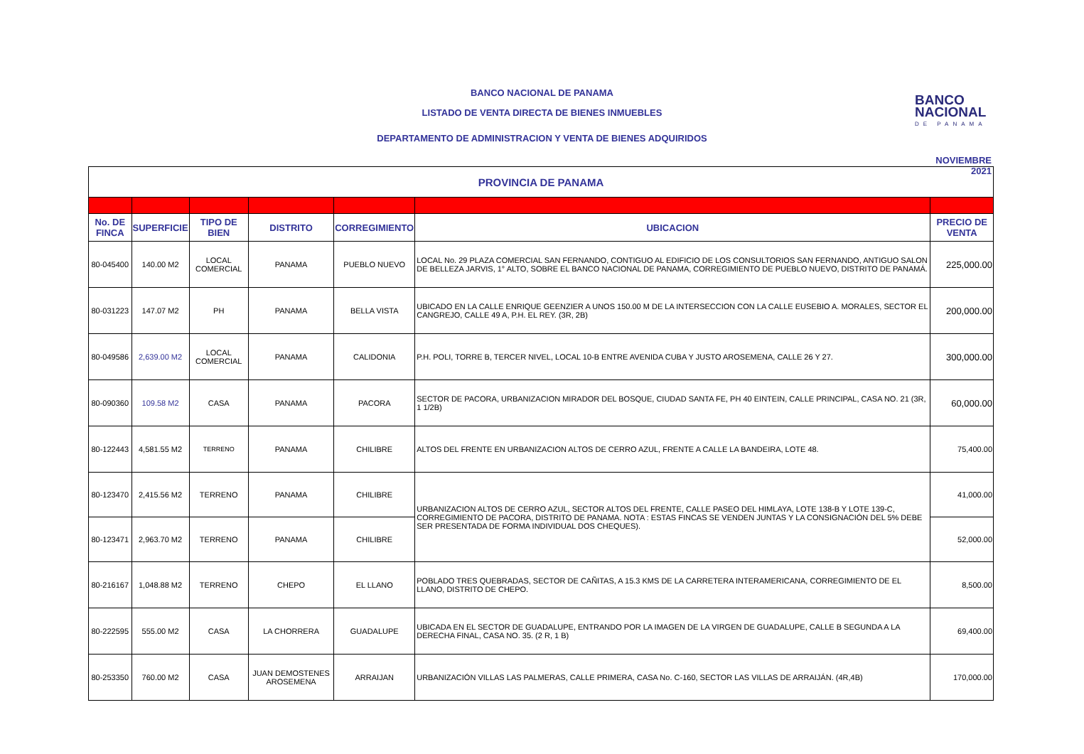BANCO NACIONAL DE PANAMA
LISTADO DE VENTA DIRECTA DE BIENES INMUEBLES
DEPARTAMENTO DE ADMINISTRACION Y VENTA DE BIENES ADQUIRIDOS
BANCO
NACIONAL
DE PANAMA
NOVIEMBRE 2021
| PROVINCIA DE PANAMA | | | | | | |
| --- | --- | --- | --- | --- | --- | --- |
| No. DE FINCA | SUPERFICIE | TIPO DE BIEN | DISTRITO | CORREGIMIENTO | UBICACION | PRECIO DE VENTA |
| 80-045400 | 140.00 M2 | LOCAL COMERCIAL | PANAMA | PUEBLO NUEVO | LOCAL No. 29 PLAZA COMERCIAL SAN FERNANDO, CONTIGUO AL EDIFICIO DE LOS CONSULTORIOS SAN FERNANDO, ANTIGUO SALON DE BELLEZA JARVIS, 1° ALTO, SOBRE EL BANCO NACIONAL DE PANAMA, CORREGIMIENTO DE PUEBLO NUEVO, DISTRITO DE PANAMÁ. | 225,000.00 |
| 80-031223 | 147.07 M2 | PH | PANAMA | BELLA VISTA | UBICADO EN LA CALLE ENRIQUE GEENZIER A UNOS 150.00 M DE LA INTERSECCION CON LA CALLE EUSEBIO A. MORALES, SECTOR EL CANGREJO, CALLE 49 A, P.H. EL REY. (3R, 2B) | 200,000.00 |
| 80-049586 | 2,639.00 M2 | LOCAL COMERCIAL | PANAMA | CALIDONIA | P.H. POLI, TORRE B, TERCER NIVEL, LOCAL 10-B ENTRE AVENIDA CUBA Y JUSTO AROSEMENA, CALLE 26 Y 27. | 300,000.00 |
| 80-090360 | 109.58 M2 | CASA | PANAMA | PACORA | SECTOR DE PACORA, URBANIZACION MIRADOR DEL BOSQUE, CIUDAD SANTA FE, PH 40 EINTEIN, CALLE PRINCIPAL, CASA NO. 21 (3R, 1 1/2B) | 60,000.00 |
| 80-122443 | 4,581.55 M2 | TERRENO | PANAMA | CHILIBRE | ALTOS DEL FRENTE EN URBANIZACION ALTOS DE CERRO AZUL, FRENTE A CALLE LA BANDEIRA, LOTE 48. | 75,400.00 |
| 80-123470 | 2,415.56 M2 | TERRENO | PANAMA | CHILIBRE | URBANIZACION ALTOS DE CERRO AZUL, SECTOR ALTOS DEL FRENTE, CALLE PASEO DEL HIMLAYA, LOTE 138-B Y LOTE 139-C, CORREGIMIENTO DE PACORA, DISTRITO DE PANAMA. NOTA : ESTAS FINCAS SE VENDEN JUNTAS Y LA CONSIGNACIÓN DEL 5% DEBE SER PRESENTADA DE FORMA INDIVIDUAL DOS CHEQUES). | 41,000.00 |
| 80-123471 | 2,963.70 M2 | TERRENO | PANAMA | CHILIBRE | | 52,000.00 |
| 80-216167 | 1,048.88 M2 | TERRENO | CHEPO | EL LLANO | POBLADO TRES QUEBRADAS, SECTOR DE CAÑITAS, A 15.3 KMS DE LA CARRETERA INTERAMERICANA, CORREGIMIENTO DE EL LLANO, DISTRITO DE CHEPO. | 8,500.00 |
| 80-222595 | 555.00 M2 | CASA | LA CHORRERA | GUADALUPE | UBICADA EN EL SECTOR DE GUADALUPE, ENTRANDO POR LA IMAGEN DE LA VIRGEN DE GUADALUPE, CALLE B SEGUNDA A LA DERECHA FINAL, CASA NO. 35. (2 R, 1 B) | 69,400.00 |
| 80-253350 | 760.00 M2 | CASA | JUAN DEMOSTENES AROSEMENA | ARRAIJAN | URBANIZACIÓN VILLAS LAS PALMERAS, CALLE PRIMERA, CASA No. C-160, SECTOR LAS VILLAS DE ARRAIJÁN. (4R,4B) | 170,000.00 |